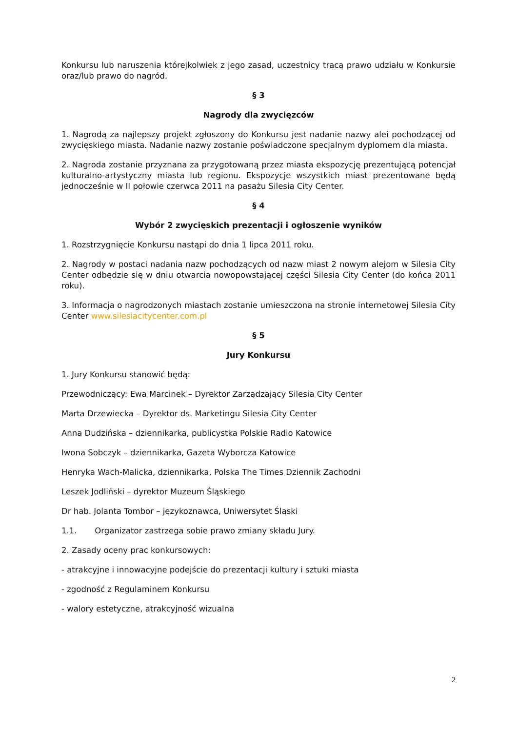Konkursu lub naruszenia którejkolwiek z jego zasad, uczestnicy tracą prawo udziału w Konkursie oraz/lub prawo do nagród.
§ 3
Nagrody dla zwycięzców
1. Nagrodą za najlepszy projekt zgłoszony do Konkursu jest nadanie nazwy alei pochodzącej od zwycięskiego miasta. Nadanie nazwy zostanie poświadczone specjalnym dyplomem dla miasta.
2. Nagroda zostanie przyznana za przygotowaną przez miasta ekspozycję prezentującą potencjał kulturalno-artystyczny miasta lub regionu. Ekspozycje wszystkich miast prezentowane będą jednocześnie w II połowie czerwca 2011 na pasażu Silesia City Center.
§ 4
Wybór 2 zwycięskich prezentacji i ogłoszenie wyników
1. Rozstrzygnięcie Konkursu nastąpi do dnia 1 lipca 2011 roku.
2. Nagrody w postaci nadania nazw pochodzących od nazw miast 2 nowym alejom w Silesia City Center odbędzie się w dniu otwarcia nowopowstającej części Silesia City Center (do końca 2011 roku).
3. Informacja o nagrodzonych miastach zostanie umieszczona na stronie internetowej Silesia City Center www.silesiacitycenter.com.pl
§ 5
Jury Konkursu
1. Jury Konkursu stanowić będą:
Przewodniczący: Ewa Marcinek – Dyrektor Zarządzający Silesia City Center
Marta Drzewiecka – Dyrektor ds. Marketingu Silesia City Center
Anna Dudzińska – dziennikarka, publicystka Polskie Radio Katowice
Iwona Sobczyk – dziennikarka, Gazeta Wyborcza Katowice
Henryka Wach-Malicka, dziennikarka, Polska The Times Dziennik Zachodni
Leszek Jodliński – dyrektor Muzeum Śląskiego
Dr hab. Jolanta Tombor – językoznawca, Uniwersytet Śląski
1.1. Organizator zastrzega sobie prawo zmiany składu Jury.
2. Zasady oceny prac konkursowych:
- atrakcyjne i innowacyjne podejście do prezentacji kultury i sztuki miasta
- zgodność z Regulaminem Konkursu
- walory estetyczne, atrakcyjność wizualna
2